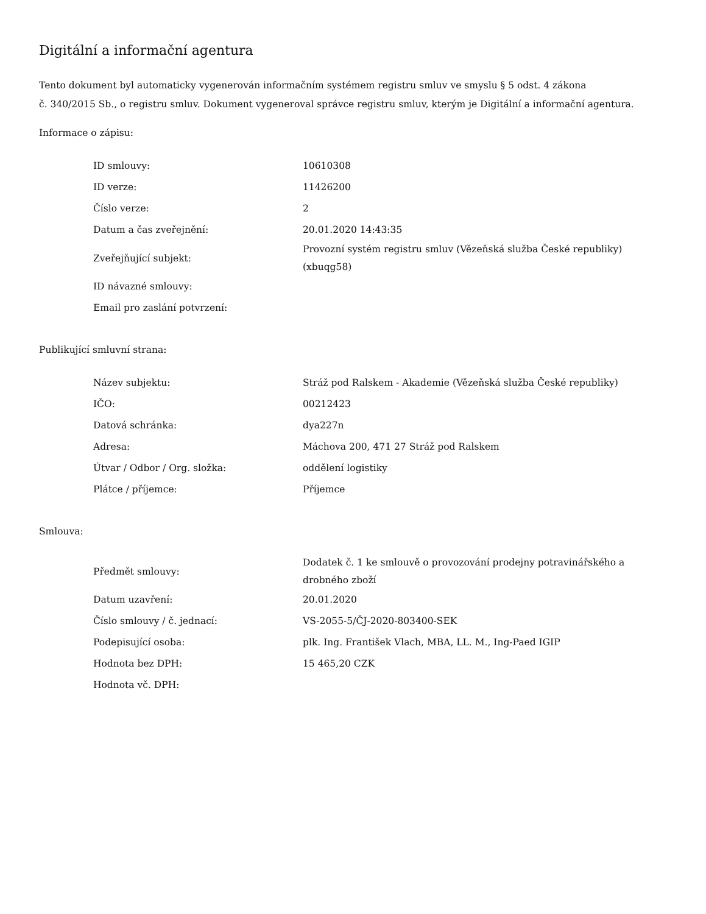Digitální a informační agentura
Tento dokument byl automaticky vygenerován informačním systémem registru smluv ve smyslu § 5 odst. 4 zákona
č. 340/2015 Sb., o registru smluv. Dokument vygeneroval správce registru smluv, kterým je Digitální a informační agentura.
Informace o zápisu:
| ID smlouvy: | 10610308 |
| ID verze: | 11426200 |
| Číslo verze: | 2 |
| Datum a čas zveřejnění: | 20.01.2020 14:43:35 |
| Zveřejňující subjekt: | Provozní systém registru smluv (Vězeňská služba České republiky) (xbuqg58) |
| ID návazné smlouvy: | |
| Email pro zaslání potvrzení: | |
Publikující smluvní strana:
| Název subjektu: | Stráž pod Ralskem - Akademie (Vězeňská služba České republiky) |
| IČO: | 00212423 |
| Datová schránka: | dya227n |
| Adresa: | Máchova 200, 471 27 Stráž pod Ralskem |
| Útvar / Odbor / Org. složka: | oddělení logistiky |
| Plátce / příjemce: | Příjemce |
Smlouva:
| Předmět smlouvy: | Dodatek č. 1 ke smlouvě o provozování prodejny potravinářského a drobného zboží |
| Datum uzavření: | 20.01.2020 |
| Číslo smlouvy / č. jednací: | VS-2055-5/ČJ-2020-803400-SEK |
| Podepisující osoba: | plk. Ing. František Vlach, MBA, LL. M., Ing-Paed IGIP |
| Hodnota bez DPH: | 15 465,20 CZK |
| Hodnota vč. DPH: | |